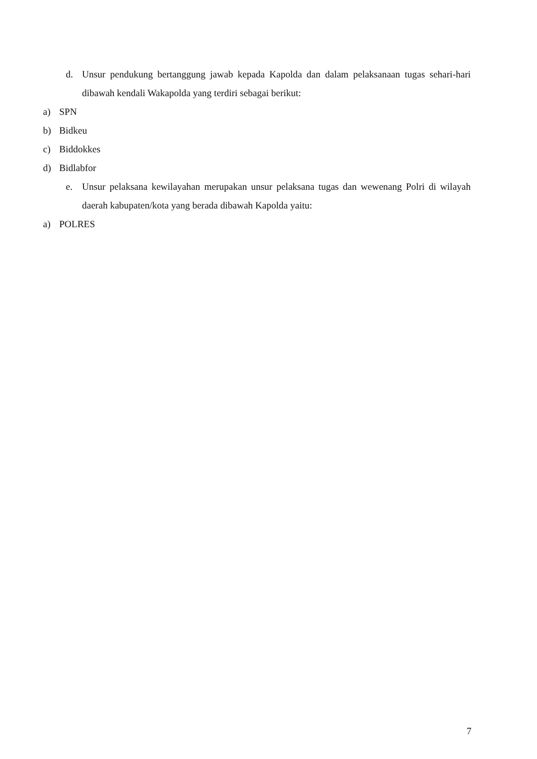d. Unsur pendukung bertanggung jawab kepada Kapolda dan dalam pelaksanaan tugas sehari-hari dibawah kendali Wakapolda yang terdiri sebagai berikut:
a) SPN
b) Bidkeu
c) Biddokkes
d) Bidlabfor
e. Unsur pelaksana kewilayahan merupakan unsur pelaksana tugas dan wewenang Polri di wilayah daerah kabupaten/kota yang berada dibawah Kapolda yaitu:
a) POLRES
7